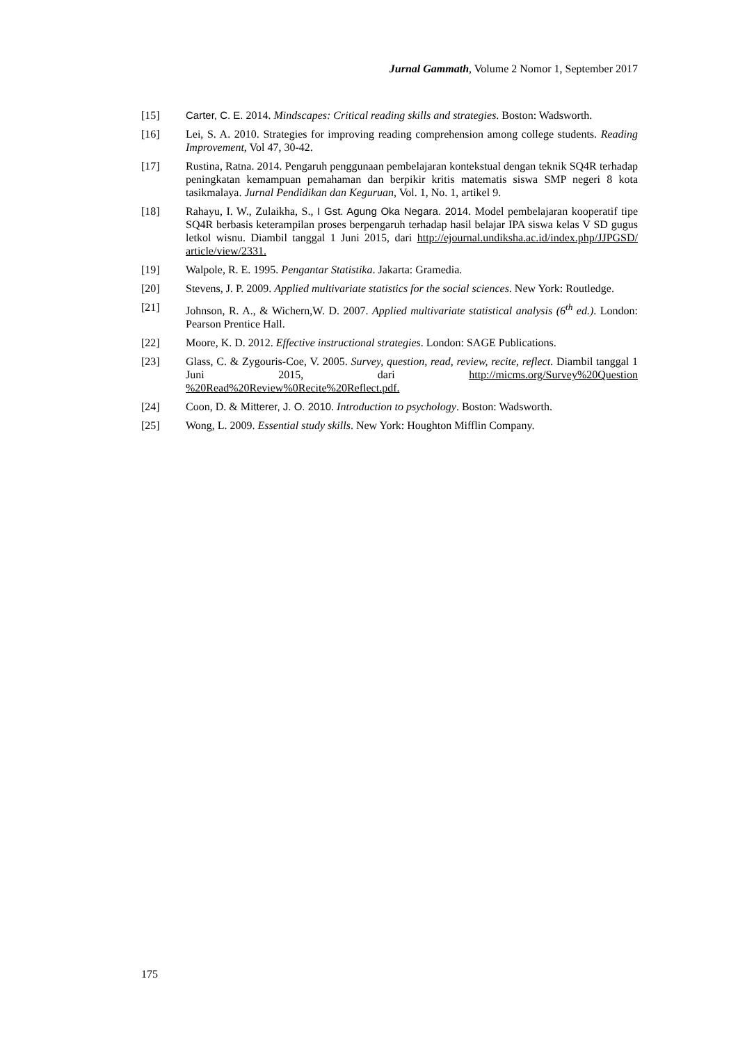Jurnal Gammath, Volume 2 Nomor 1, September 2017
[15] Carter, C. E. 2014. Mindscapes: Critical reading skills and strategies. Boston: Wadsworth.
[16] Lei, S. A. 2010. Strategies for improving reading comprehension among college students. Reading Improvement, Vol 47, 30-42.
[17] Rustina, Ratna. 2014. Pengaruh penggunaan pembelajaran kontekstual dengan teknik SQ4R terhadap peningkatan kemampuan pemahaman dan berpikir kritis matematis siswa SMP negeri 8 kota tasikmalaya. Jurnal Pendidikan dan Keguruan, Vol. 1, No. 1, artikel 9.
[18] Rahayu, I. W., Zulaikha, S., I Gst. Agung Oka Negara. 2014. Model pembelajaran kooperatif tipe SQ4R berbasis keterampilan proses berpengaruh terhadap hasil belajar IPA siswa kelas V SD gugus letkol wisnu. Diambil tanggal 1 Juni 2015, dari http://ejournal.undiksha.ac.id/index.php/JJPGSD/ article/view/2331.
[19] Walpole, R. E. 1995. Pengantar Statistika. Jakarta: Gramedia.
[20] Stevens, J. P. 2009. Applied multivariate statistics for the social sciences. New York: Routledge.
[21] Johnson, R. A., & Wichern,W. D. 2007. Applied multivariate statistical analysis (6<sup>th</sup> ed.). London: Pearson Prentice Hall.
[22] Moore, K. D. 2012. Effective instructional strategies. London: SAGE Publications.
[23] Glass, C. & Zygouris-Coe, V. 2005. Survey, question, read, review, recite, reflect. Diambil tanggal 1 Juni 2015, dari http://micms.org/Survey%20Question %20Read%20Review%0Recite%20Reflect.pdf.
[24] Coon, D. & Mitterer, J. O. 2010. Introduction to psychology. Boston: Wadsworth.
[25] Wong, L. 2009. Essential study skills. New York: Houghton Mifflin Company.
175